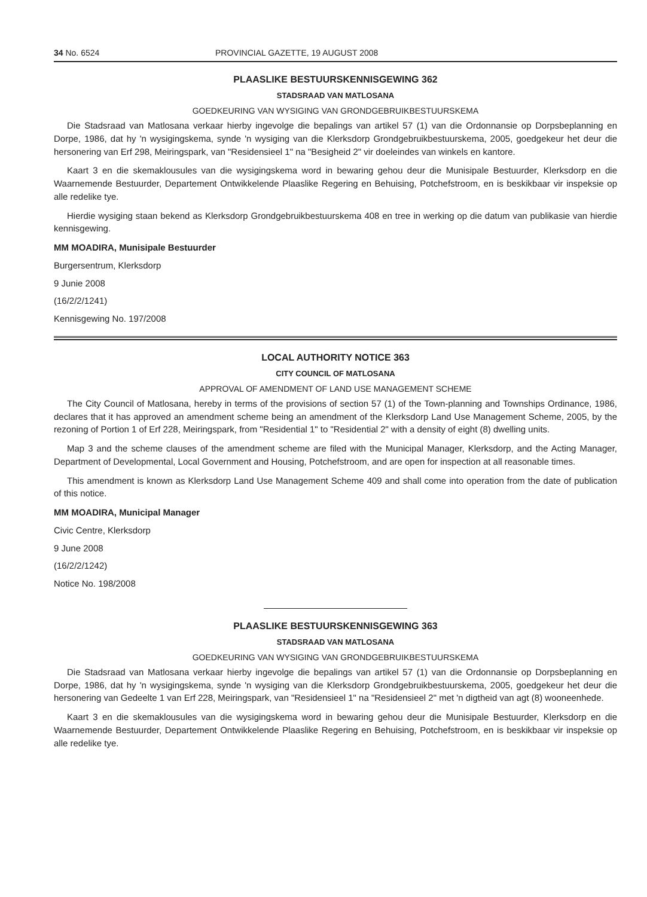34 No. 6524 PROVINCIAL GAZETTE, 19 AUGUST 2008
PLAASLIKE BESTUURSKENNISGEWING 362
STADSRAAD VAN MATLOSANA
GOEDKEURING VAN WYSIGING VAN GRONDGEBRUIKBESTUURSKEMA
Die Stadsraad van Matlosana verkaar hierby ingevolge die bepalings van artikel 57 (1) van die Ordonnansie op Dorpsbeplanning en Dorpe, 1986, dat hy 'n wysigingskema, synde 'n wysiging van die Klerksdorp Grondgebruikbestuurskema, 2005, goedgekeur het deur die hersonering van Erf 298, Meiringspark, van "Residensieel 1" na "Besigheid 2" vir doeleindes van winkels en kantore.
Kaart 3 en die skemaklousules van die wysigingskema word in bewaring gehou deur die Munisipale Bestuurder, Klerksdorp en die Waarnemende Bestuurder, Departement Ontwikkelende Plaaslike Regering en Behuising, Potchefstroom, en is beskikbaar vir inspeksie op alle redelike tye.
Hierdie wysiging staan bekend as Klerksdorp Grondgebruikbestuurskema 408 en tree in werking op die datum van publikasie van hierdie kennisgewing.
MM MOADIRA, Munisipale Bestuurder
Burgersentrum, Klerksdorp
9 Junie 2008
(16/2/2/1241)
Kennisgewing No. 197/2008
LOCAL AUTHORITY NOTICE 363
CITY COUNCIL OF MATLOSANA
APPROVAL OF AMENDMENT OF LAND USE MANAGEMENT SCHEME
The City Council of Matlosana, hereby in terms of the provisions of section 57 (1) of the Town-planning and Townships Ordinance, 1986, declares that it has approved an amendment scheme being an amendment of the Klerksdorp Land Use Management Scheme, 2005, by the rezoning of Portion 1 of Erf 228, Meiringspark, from "Residential 1" to "Residential 2" with a density of eight (8) dwelling units.
Map 3 and the scheme clauses of the amendment scheme are filed with the Municipal Manager, Klerksdorp, and the Acting Manager, Department of Developmental, Local Government and Housing, Potchefstroom, and are open for inspection at all reasonable times.
This amendment is known as Klerksdorp Land Use Management Scheme 409 and shall come into operation from the date of publication of this notice.
MM MOADIRA, Municipal Manager
Civic Centre, Klerksdorp
9 June 2008
(16/2/2/1242)
Notice No. 198/2008
PLAASLIKE BESTUURSKENNISGEWING 363
STADSRAAD VAN MATLOSANA
GOEDKEURING VAN WYSIGING VAN GRONDGEBRUIKBESTUURSKEMA
Die Stadsraad van Matlosana verkaar hierby ingevolge die bepalings van artikel 57 (1) van die Ordonnansie op Dorpsbeplanning en Dorpe, 1986, dat hy 'n wysigingskema, synde 'n wysiging van die Klerksdorp Grondgebruikbestuurskema, 2005, goedgekeur het deur die hersonering van Gedeelte 1 van Erf 228, Meiringspark, van "Residensieel 1" na "Residensieel 2" met 'n digtheid van agt (8) wooneenhede.
Kaart 3 en die skemaklousules van die wysigingskema word in bewaring gehou deur die Munisipale Bestuurder, Klerksdorp en die Waarnemende Bestuurder, Departement Ontwikkelende Plaaslike Regering en Behuising, Potchefstroom, en is beskikbaar vir inspeksie op alle redelike tye.